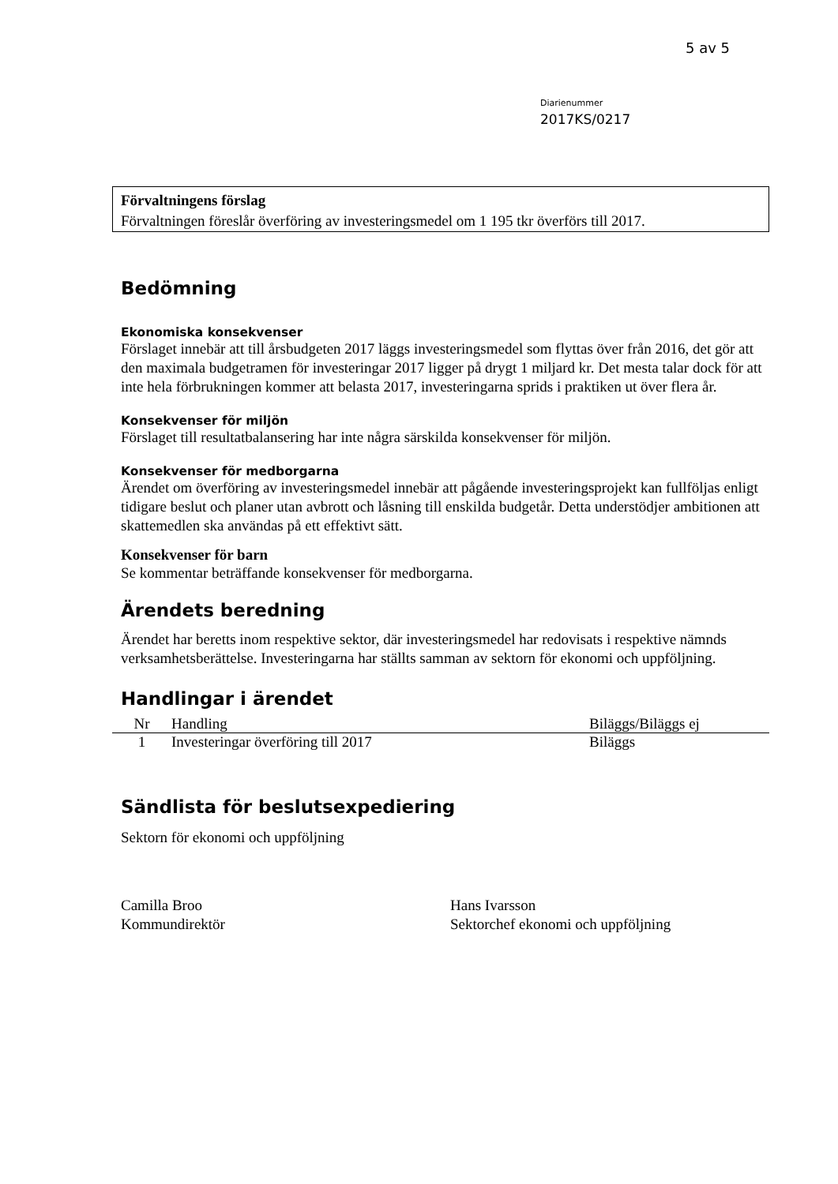5 av 5
Diarienummer
2017KS/0217
Förvaltningens förslag
Förvaltningen föreslår överföring av investeringsmedel om 1 195 tkr överförs till 2017.
Bedömning
Ekonomiska konsekvenser
Förslaget innebär att till årsbudgeten 2017 läggs investeringsmedel som flyttas över från 2016, det gör att den maximala budgetramen för investeringar 2017 ligger på drygt 1 miljard kr. Det mesta talar dock för att inte hela förbrukningen kommer att belasta 2017, investeringarna sprids i praktiken ut över flera år.
Konsekvenser för miljön
Förslaget till resultatbalansering har inte några särskilda konsekvenser för miljön.
Konsekvenser för medborgarna
Ärendet om överföring av investeringsmedel innebär att pågående investeringsprojekt kan fullföljas enligt tidigare beslut och planer utan avbrott och låsning till enskilda budgetår. Detta understödjer ambitionen att skattemedlen ska användas på ett effektivt sätt.
Konsekvenser för barn
Se kommentar beträffande konsekvenser för medborgarna.
Ärendets beredning
Ärendet har beretts inom respektive sektor, där investeringsmedel har redovisats i respektive nämnds verksamhetsberättelse. Investeringarna har ställts samman av sektorn för ekonomi och uppföljning.
Handlingar i ärendet
| Nr | Handling | Biläggs/Biläggs ej |
| --- | --- | --- |
| 1 | Investeringar överföring till 2017 | Biläggs |
Sändlista för beslutsexpediering
Sektorn för ekonomi och uppföljning
Camilla Broo
Kommundirektör
Hans Ivarsson
Sektorchef ekonomi och uppföljning